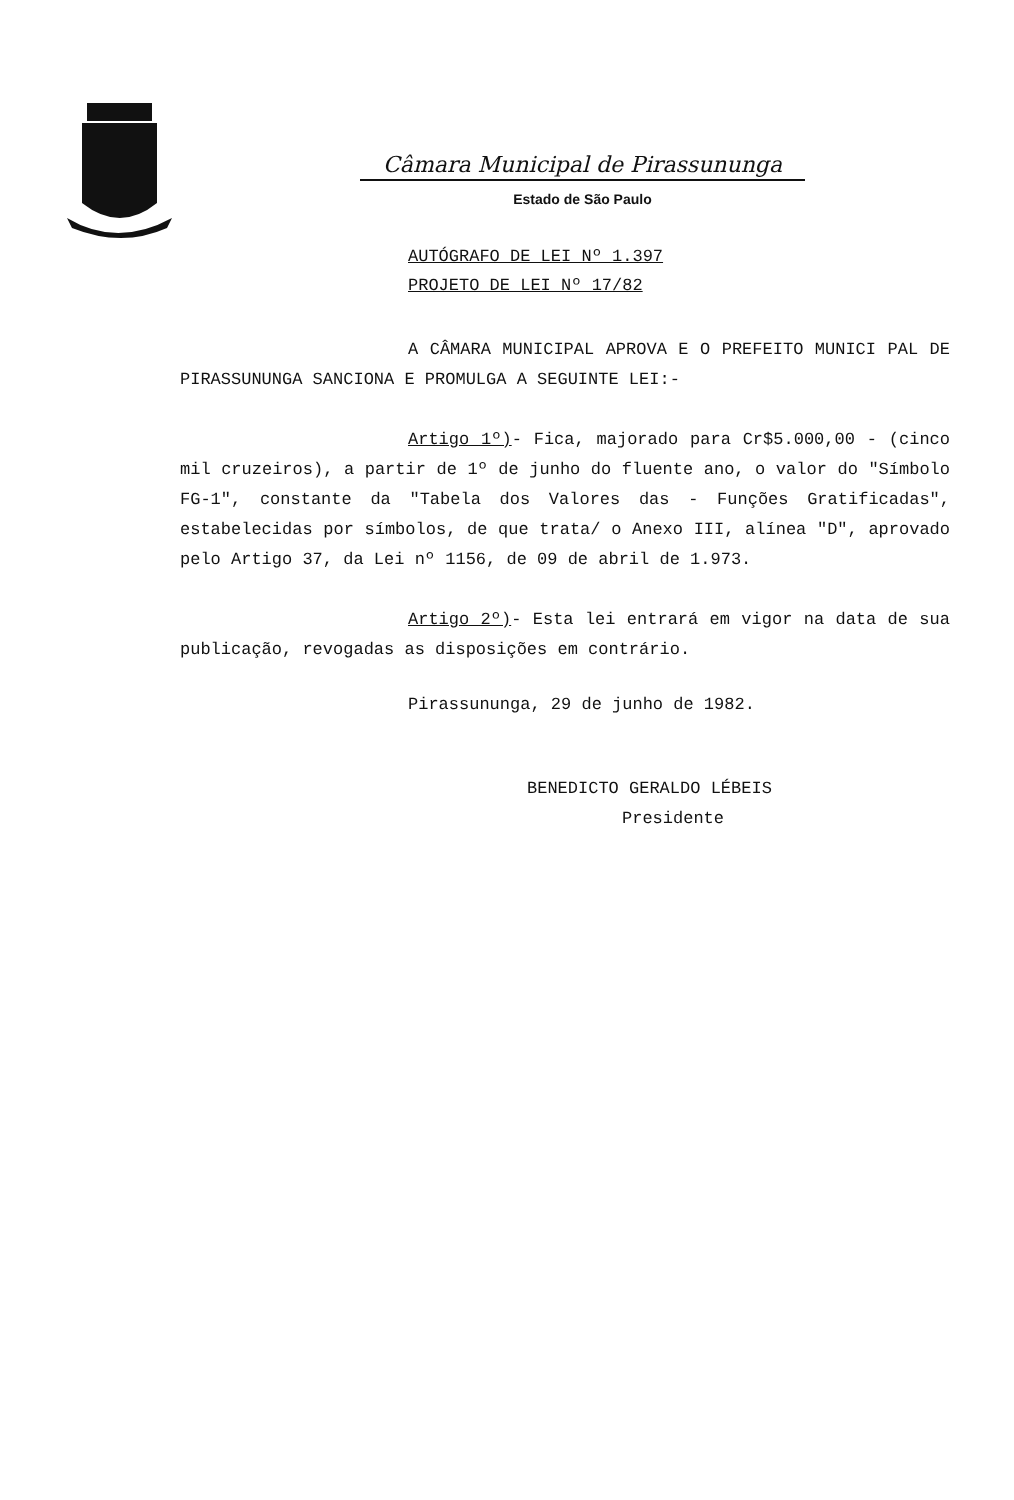Câmara Municipal de Pirassununga
Estado de São Paulo
AUTÓGRAFO DE LEI Nº 1.397
PROJETO DE LEI Nº 17/82
A CÂMARA MUNICIPAL APROVA E O PREFEITO MUNICI PAL DE PIRASSUNUNGA SANCIONA E PROMULGA A SEGUINTE LEI:-
Artigo 1º)- Fica, majorado para Cr$5.000,00 - (cinco mil cruzeiros), a partir de 1º de junho do fluente ano, o valor do "Símbolo FG-1", constante da "Tabela dos Valores das - Funções Gratificadas", estabelecidas por símbolos, de que trata/ o Anexo III, alínea "D", aprovado pelo Artigo 37, da Lei nº 1156, de 09 de abril de 1.973.
Artigo 2º)- Esta lei entrará em vigor na data de sua publicação, revogadas as disposições em contrário.
Pirassununga, 29 de junho de 1982.
BENEDICTO GERALDO LÉBEIS
Presidente